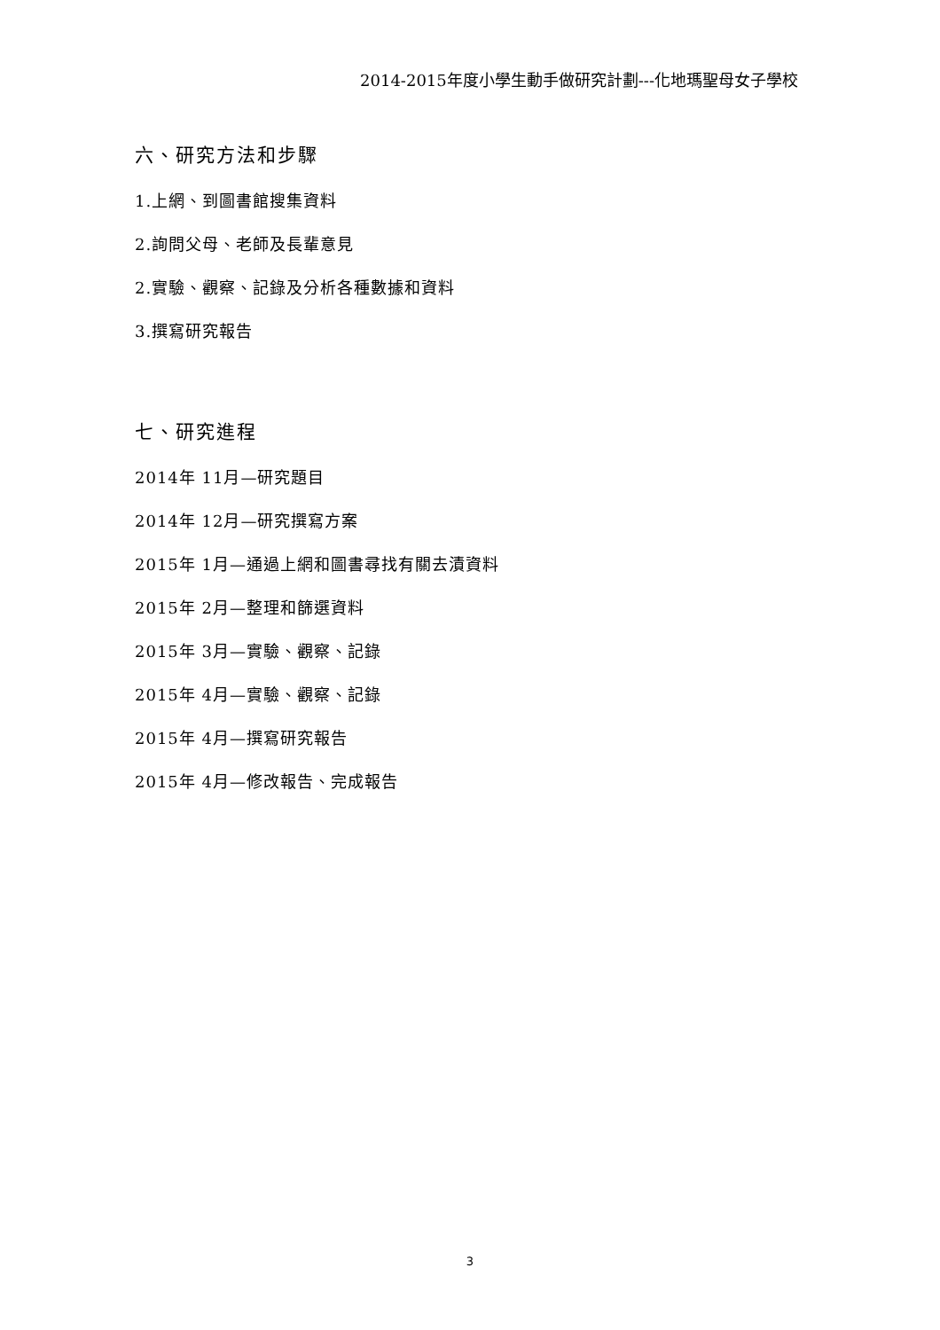2014-2015年度小學生動手做研究計劃---化地瑪聖母女子學校
六、研究方法和步驟
1.上網、到圖書館搜集資料
2.詢問父母、老師及長輩意見
2.實驗、觀察、記錄及分析各種數據和資料
3.撰寫研究報告
七、研究進程
2014年 11月—研究題目
2014年 12月—研究撰寫方案
2015年 1月—通過上網和圖書尋找有關去漬資料
2015年 2月—整理和篩選資料
2015年 3月—實驗、觀察、記錄
2015年 4月—實驗、觀察、記錄
2015年 4月—撰寫研究報告
2015年 4月—修改報告、完成報告
3